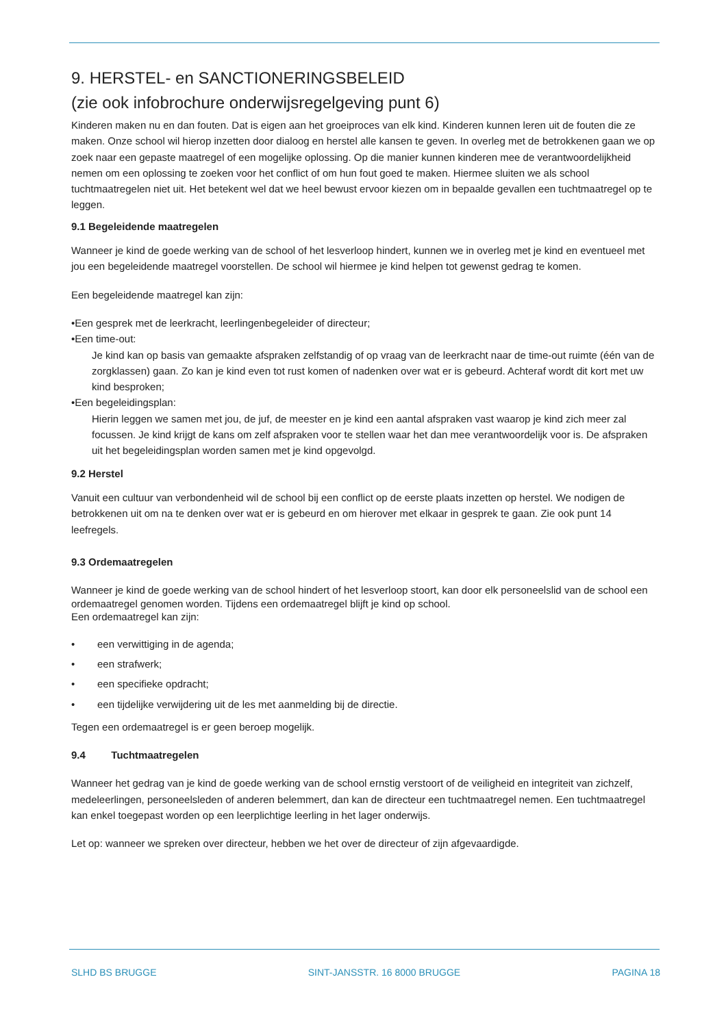9. HERSTEL- en SANCTIONERINGSBELEID
(zie ook infobrochure onderwijsregelgeving punt 6)
Kinderen maken nu en dan fouten. Dat is eigen aan het groeiproces van elk kind. Kinderen kunnen leren uit de fouten die ze maken. Onze school wil hierop inzetten door dialoog en herstel alle kansen te geven. In overleg met de betrokkenen gaan we op zoek naar een gepaste maatregel of een mogelijke oplossing. Op die manier kunnen kinderen mee de verantwoordelijkheid nemen om een oplossing te zoeken voor het conflict of om hun fout goed te maken. Hiermee sluiten we als school tuchtmaatregelen niet uit. Het betekent wel dat we heel bewust ervoor kiezen om in bepaalde gevallen een tuchtmaatregel op te leggen.
9.1 Begeleidende maatregelen
Wanneer je kind de goede werking van de school of het lesverloop hindert, kunnen we in overleg met je kind en eventueel met jou een begeleidende maatregel voorstellen. De school wil hiermee je kind helpen tot gewenst gedrag te komen.
Een begeleidende maatregel kan zijn:
•Een gesprek met de leerkracht, leerlingenbegeleider of directeur;
•Een time-out:
Je kind kan op basis van gemaakte afspraken zelfstandig of op vraag van de leerkracht naar de time-out ruimte (één van de zorgklassen) gaan. Zo kan je kind even tot rust komen of nadenken over wat er is gebeurd. Achteraf wordt dit kort met uw kind besproken;
•Een begeleidingsplan:
Hierin leggen we samen met jou, de juf, de meester en je kind een aantal afspraken vast waarop je kind zich meer zal focussen. Je kind krijgt de kans om zelf afspraken voor te stellen waar het dan mee verantwoordelijk voor is. De afspraken uit het begeleidingsplan worden samen met je kind opgevolgd.
9.2 Herstel
Vanuit een cultuur van verbondenheid wil de school bij een conflict op de eerste plaats inzetten op herstel. We nodigen de betrokkenen uit om na te denken over wat er is gebeurd en om hierover met elkaar in gesprek te gaan. Zie ook punt 14 leefregels.
9.3 Ordemaatregelen
Wanneer je kind de goede werking van de school hindert of het lesverloop stoort, kan door elk personeelslid van de school een ordemaatregel genomen worden. Tijdens een ordemaatregel blijft je kind op school.
Een ordemaatregel kan zijn:
• een verwittiging in de agenda;
• een strafwerk;
• een specifieke opdracht;
• een tijdelijke verwijdering uit de les met aanmelding bij de directie.
Tegen een ordemaatregel is er geen beroep mogelijk.
9.4 Tuchtmaatregelen
Wanneer het gedrag van je kind de goede werking van de school ernstig verstoort of de veiligheid en integriteit van zichzelf, medeleerlingen, personeelsleden of anderen belemmert, dan kan de directeur een tuchtmaatregel nemen. Een tuchtmaatregel kan enkel toegepast worden op een leerplichtige leerling in het lager onderwijs.
Let op: wanneer we spreken over directeur, hebben we het over de directeur of zijn afgevaardigde.
SLHD BS BRUGGE SINT-JANSSTR. 16 8000 BRUGGE PAGINA 18